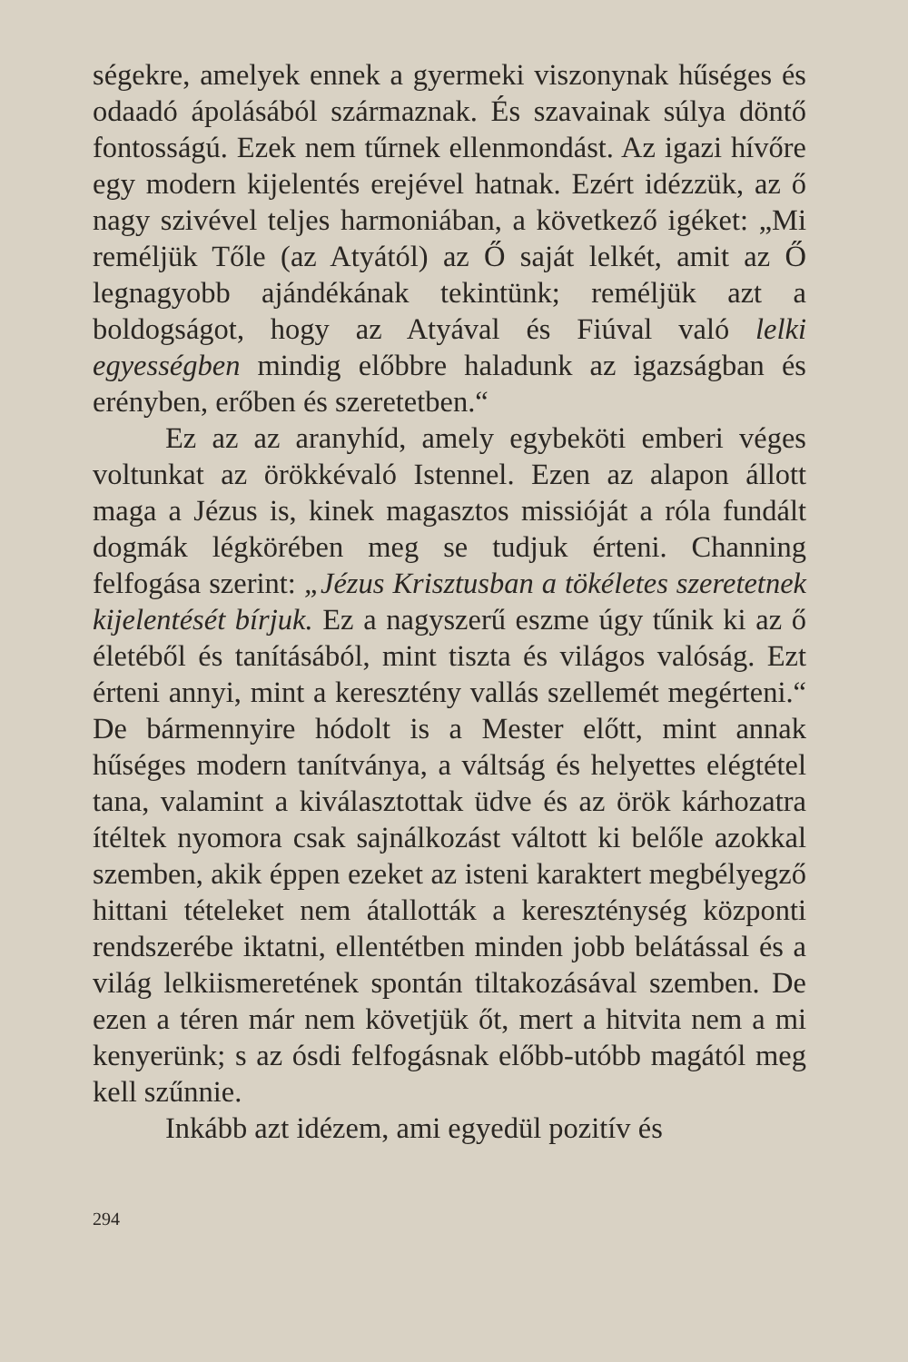ségekre, amelyek ennek a gyermeki viszonynak hűséges és odaadó ápolásából származnak. És szavainak súlya döntő fontosságú. Ezek nem tűrnek ellenmondást. Az igazi hívőre egy modern kijelentés erejével hatnak. Ezért idézzük, az ő nagy szivével teljes harmoniában, a következő igéket: „Mi reméljük Tőle (az Atyától) az Ő saját lelkét, amit az Ő legnagyobb ajándékának tekintünk; reméljük azt a boldogságot, hogy az Atyával és Fiúval való lelki egyességben mindig előbbre haladunk az igazságban és erényben, erőben és szeretetben.“
Ez az az aranyhíd, amely egybeköti emberi véges voltunkat az örökkévaló Istennel. Ezen az alapon állott maga a Jézus is, kinek magasztos missióját a róla fundált dogmák légkörében meg se tudjuk érteni. Channing felfogása szerint: „Jézus Krisztusban a tökéletes szeretetnek kijelentését bírjuk. Ez a nagyszerű eszme úgy tűnik ki az ő életéből és tanításából, mint tiszta és világos valóság. Ezt érteni annyi, mint a keresztény vallás szellemét megérteni.“ De bármennyire hódolt is a Mester előtt, mint annak hűséges modern tanítványa, a váltság és helyettes elégtétel tana, valamint a kiválasztottak üdve és az örök kárhozatra ítéltek nyomora csak sajnálkozást váltott ki belőle azokkal szemben, akik éppen ezeket az isteni karaktert megbélyegző hittani tételeket nem átallották a kereszténység központi rendszerébe iktatni, ellentétben minden jobb belátással és a világ lelkiismeretének spontán tiltakozásával szemben. De ezen a téren már nem követjük őt, mert a hitvita nem a mi kenyerünk; s az ósdi felfogásnak előbb-utóbb magától meg kell szűnnie.
Inkább azt idézem, ami egyedül pozitív és
294